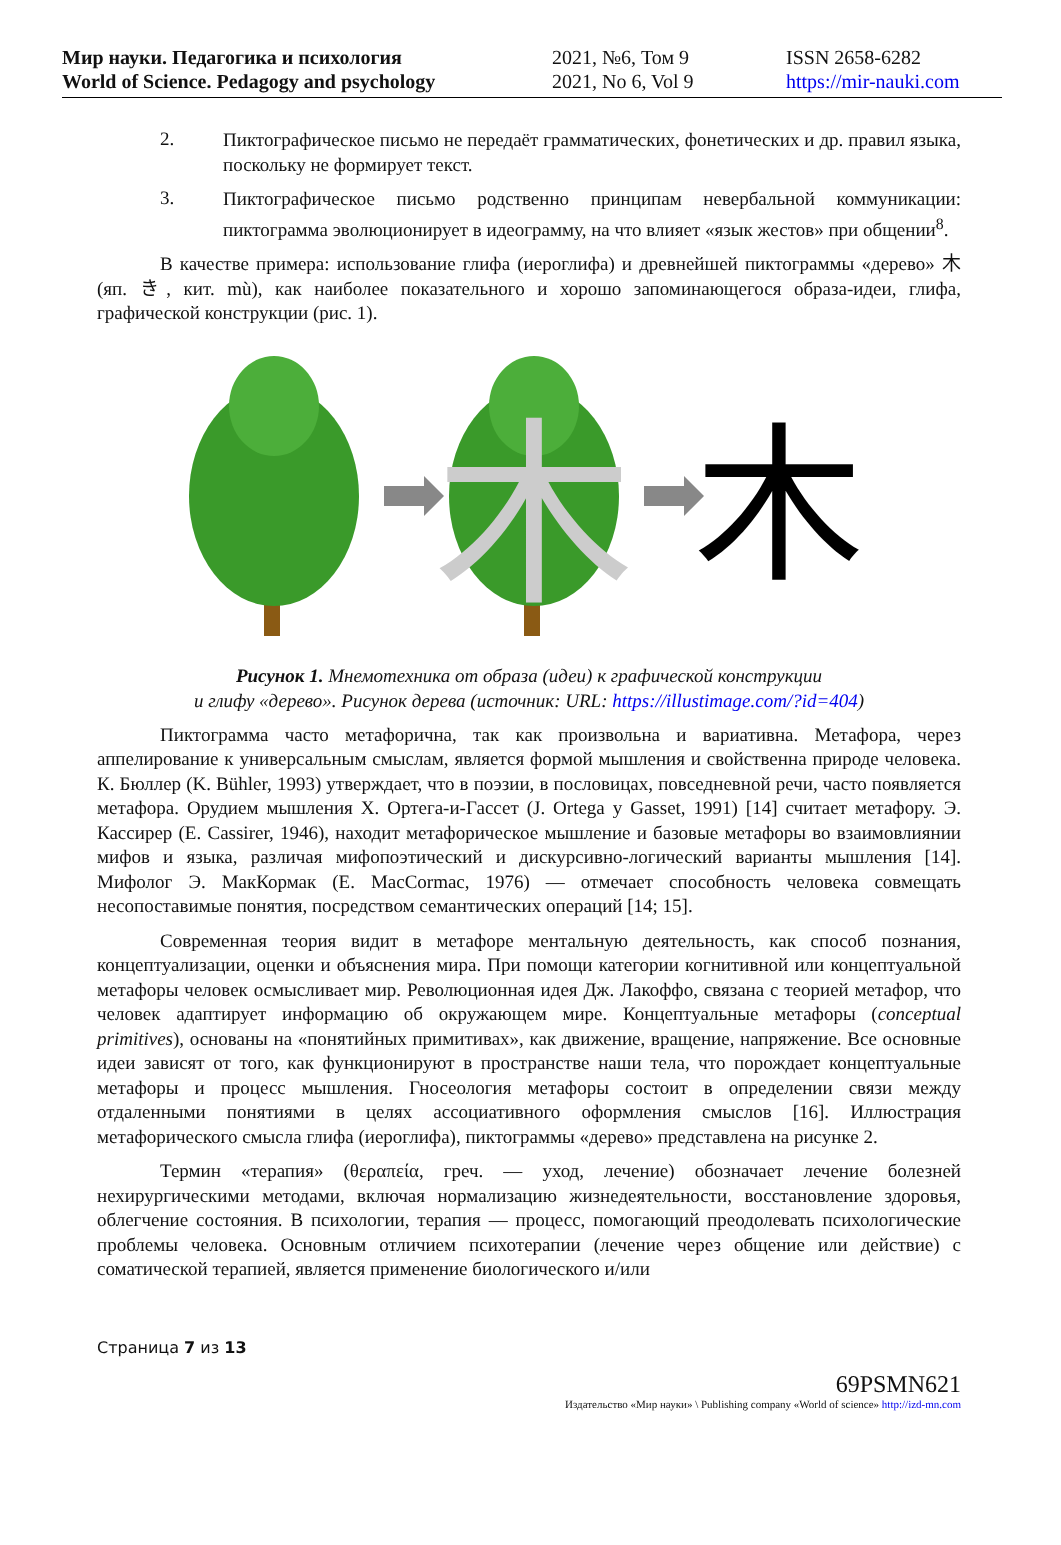Мир науки. Педагогика и психология
World of Science. Pedagogy and psychology
2021, №6, Том 9
2021, No 6, Vol 9
ISSN 2658-6282
https://mir-nauki.com
2.
Пиктографическое письмо не передаёт грамматических, фонетических и др. правил языка, поскольку не формирует текст.
3.
Пиктографическое письмо родственно принципам невербальной коммуникации: пиктограмма эволюционирует в идеограмму, на что влияет «язык жестов» при общении<sup>8</sup>.
В качестве примера: использование глифа (иероглифа) и древнейшей пиктограммы «дерево» 木 (яп. き, кит. mù), как наиболее показательного и хорошо запоминающегося образа-идеи, глифа, графической конструкции (рис. 1).
木
木
Рисунок 1. Мнемотехника от образа (идеи) к графической конструкции
и глифу «дерево». Рисунок дерева (источник: URL: https://illustimage.com/?id=404)
Пиктограмма часто метафорична, так как произвольна и вариативна. Метафора, через аппелирование к универсальным смыслам, является формой мышления и свойственна природе человека. К. Бюллер (K. Bühler, 1993) утверждает, что в поэзии, в пословицах, повседневной речи, часто появляется метафора. Орудием мышления Х. Ортега-и-Гассет (J. Ortega y Gasset, 1991) [14] считает метафору. Э. Кассирер (E. Cassirer, 1946), находит метафорическое мышление и базовые метафоры во взаимовлиянии мифов и языка, различая мифопоэтический и дискурсивно-логический варианты мышления [14]. Мифолог Э. МакКормак (E. MacCormac, 1976) — отмечает способность человека совмещать несопоставимые понятия, посредством семантических операций [14; 15].
Современная теория видит в метафоре ментальную деятельность, как способ познания, концептуализации, оценки и объяснения мира. При помощи категории когнитивной или концептуальной метафоры человек осмысливает мир. Революционная идея Дж. Лакоффо, связана с теорией метафор, что человек адаптирует информацию об окружающем мире. Концептуальные метафоры (conceptual primitives), основаны на «понятийных примитивах», как движение, вращение, напряжение. Все основные идеи зависят от того, как функционируют в пространстве наши тела, что порождает концептуальные метафоры и процесс мышления. Гносеология метафоры состоит в определении связи между отдаленными понятиями в целях ассоциативного оформления смыслов [16]. Иллюстрация метафорического смысла глифа (иероглифа), пиктограммы «дерево» представлена на рисунке 2.
Термин «терапия» (θεραπεία, греч. — уход, лечение) обозначает лечение болезней нехирургическими методами, включая нормализацию жизнедеятельности, восстановление здоровья, облегчение состояния. В психологии, терапия — процесс, помогающий преодолевать психологические проблемы человека. Основным отличием психотерапии (лечение через общение или действие) с соматической терапией, является применение биологического и/или
Страница 7 из 13
69PSMN621
Издательство «Мир науки» \ Publishing company «World of science» http://izd-mn.com